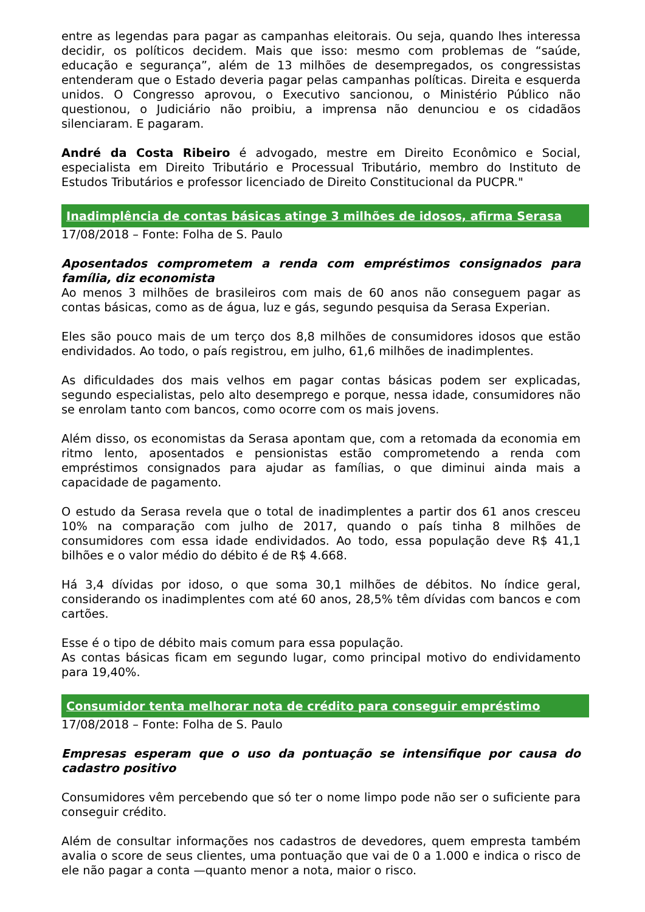entre as legendas para pagar as campanhas eleitorais. Ou seja, quando lhes interessa decidir, os políticos decidem. Mais que isso: mesmo com problemas de “saúde, educação e segurança”, além de 13 milhões de desempregados, os congressistas entenderam que o Estado deveria pagar pelas campanhas políticas. Direita e esquerda unidos. O Congresso aprovou, o Executivo sancionou, o Ministério Público não questionou, o Judiciário não proibiu, a imprensa não denunciou e os cidadãos silenciaram. E pagaram.
André da Costa Ribeiro é advogado, mestre em Direito Econômico e Social, especialista em Direito Tributário e Processual Tributário, membro do Instituto de Estudos Tributários e professor licenciado de Direito Constitucional da PUCPR."
Inadimplência de contas básicas atinge 3 milhões de idosos, afirma Serasa
17/08/2018 – Fonte: Folha de S. Paulo
Aposentados comprometem a renda com empréstimos consignados para família, diz economista
Ao menos 3 milhões de brasileiros com mais de 60 anos não conseguem pagar as contas básicas, como as de água, luz e gás, segundo pesquisa da Serasa Experian.
Eles são pouco mais de um terço dos 8,8 milhões de consumidores idosos que estão endividados. Ao todo, o país registrou, em julho, 61,6 milhões de inadimplentes.
As dificuldades dos mais velhos em pagar contas básicas podem ser explicadas, segundo especialistas, pelo alto desemprego e porque, nessa idade, consumidores não se enrolam tanto com bancos, como ocorre com os mais jovens.
Além disso, os economistas da Serasa apontam que, com a retomada da economia em ritmo lento, aposentados e pensionistas estão comprometendo a renda com empréstimos consignados para ajudar as famílias, o que diminui ainda mais a capacidade de pagamento.
O estudo da Serasa revela que o total de inadimplentes a partir dos 61 anos cresceu 10% na comparação com julho de 2017, quando o país tinha 8 milhões de consumidores com essa idade endividados. Ao todo, essa população deve R$ 41,1 bilhões e o valor médio do débito é de R$ 4.668.
Há 3,4 dívidas por idoso, o que soma 30,1 milhões de débitos. No índice geral, considerando os inadimplentes com até 60 anos, 28,5% têm dívidas com bancos e com cartões.
Esse é o tipo de débito mais comum para essa população.
As contas básicas ficam em segundo lugar, como principal motivo do endividamento para 19,40%.
Consumidor tenta melhorar nota de crédito para conseguir empréstimo
17/08/2018 – Fonte: Folha de S. Paulo
Empresas esperam que o uso da pontuação se intensifique por causa do cadastro positivo
Consumidores vêm percebendo que só ter o nome limpo pode não ser o suficiente para conseguir crédito.
Além de consultar informações nos cadastros de devedores, quem empresta também avalia o score de seus clientes, uma pontuação que vai de 0 a 1.000 e indica o risco de ele não pagar a conta —quanto menor a nota, maior o risco.